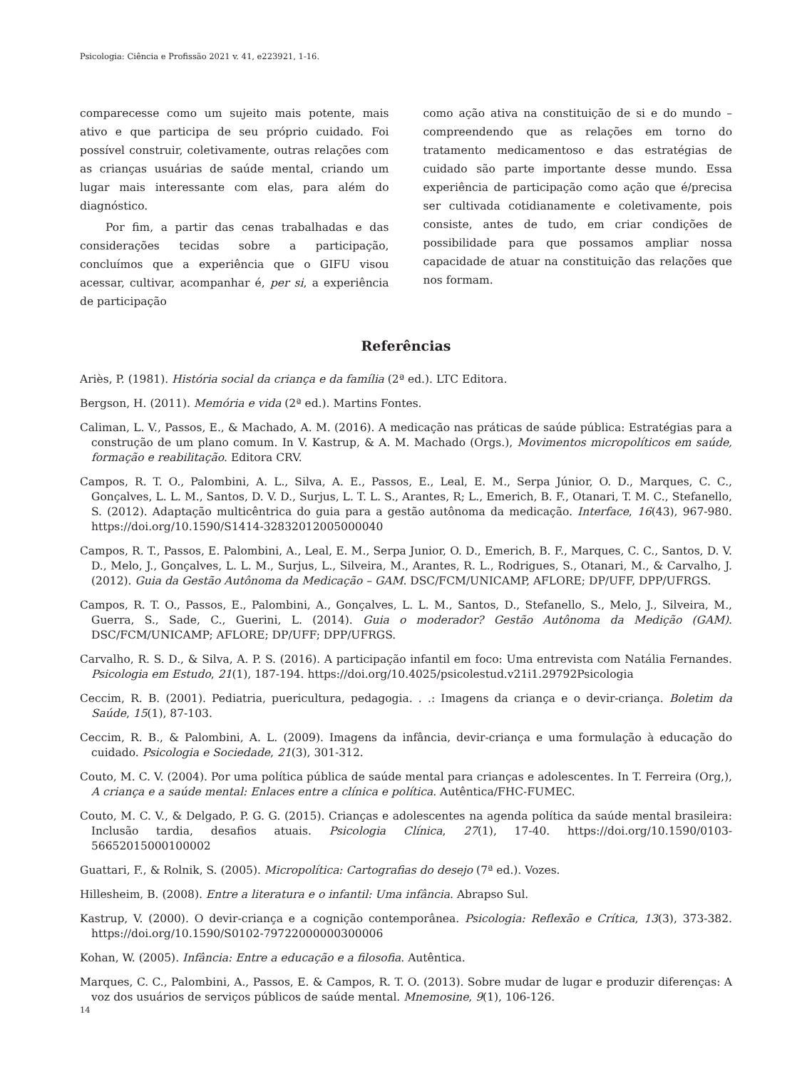Psicologia: Ciência e Profissão 2021 v. 41, e223921, 1-16.
comparecesse como um sujeito mais potente, mais ativo e que participa de seu próprio cuidado. Foi possível construir, coletivamente, outras relações com as crianças usuárias de saúde mental, criando um lugar mais interessante com elas, para além do diagnóstico.
Por fim, a partir das cenas trabalhadas e das considerações tecidas sobre a participação, concluímos que a experiência que o GIFU visou acessar, cultivar, acompanhar é, per si, a experiência de participação
como ação ativa na constituição de si e do mundo – compreendendo que as relações em torno do tratamento medicamentoso e das estratégias de cuidado são parte importante desse mundo. Essa experiência de participação como ação que é/precisa ser cultivada cotidianamente e coletivamente, pois consiste, antes de tudo, em criar condições de possibilidade para que possamos ampliar nossa capacidade de atuar na constituição das relações que nos formam.
Referências
Ariès, P. (1981). História social da criança e da família (2ª ed.). LTC Editora.
Bergson, H. (2011). Memória e vida (2ª ed.). Martins Fontes.
Caliman, L. V., Passos, E., & Machado, A. M. (2016). A medicação nas práticas de saúde pública: Estratégias para a construção de um plano comum. In V. Kastrup, & A. M. Machado (Orgs.), Movimentos micropolíticos em saúde, formação e reabilitação. Editora CRV.
Campos, R. T. O., Palombini, A. L., Silva, A. E., Passos, E., Leal, E. M., Serpa Júnior, O. D., Marques, C. C., Gonçalves, L. L. M., Santos, D. V. D., Surjus, L. T. L. S., Arantes, R; L., Emerich, B. F., Otanari, T. M. C., Stefanello, S. (2012). Adaptação multicêntrica do guia para a gestão autônoma da medicação. Interface, 16(43), 967-980. https://doi.org/10.1590/S1414-32832012005000040
Campos, R. T., Passos, E. Palombini, A., Leal, E. M., Serpa Junior, O. D., Emerich, B. F., Marques, C. C., Santos, D. V. D., Melo, J., Gonçalves, L. L. M., Surjus, L., Silveira, M., Arantes, R. L., Rodrigues, S., Otanari, M., & Carvalho, J. (2012). Guia da Gestão Autônoma da Medicação – GAM. DSC/FCM/UNICAMP, AFLORE; DP/UFF, DPP/UFRGS.
Campos, R. T. O., Passos, E., Palombini, A., Gonçalves, L. L. M., Santos, D., Stefanello, S., Melo, J., Silveira, M., Guerra, S., Sade, C., Guerini, L. (2014). Guia o moderador? Gestão Autônoma da Medição (GAM). DSC/FCM/UNICAMP; AFLORE; DP/UFF; DPP/UFRGS.
Carvalho, R. S. D., & Silva, A. P. S. (2016). A participação infantil em foco: Uma entrevista com Natália Fernandes. Psicologia em Estudo, 21(1), 187-194. https://doi.org/10.4025/psicolestud.v21i1.29792Psicologia
Ceccim, R. B. (2001). Pediatria, puericultura, pedagogia. . .: Imagens da criança e o devir-criança. Boletim da Saúde, 15(1), 87-103.
Ceccim, R. B., & Palombini, A. L. (2009). Imagens da infância, devir-criança e uma formulação à educação do cuidado. Psicologia e Sociedade, 21(3), 301-312.
Couto, M. C. V. (2004). Por uma política pública de saúde mental para crianças e adolescentes. In T. Ferreira (Org,), A criança e a saúde mental: Enlaces entre a clínica e política. Autêntica/FHC-FUMEC.
Couto, M. C. V., & Delgado, P. G. G. (2015). Crianças e adolescentes na agenda política da saúde mental brasileira: Inclusão tardia, desafios atuais. Psicologia Clínica, 27(1), 17-40. https://doi.org/10.1590/0103-56652015000100002
Guattari, F., & Rolnik, S. (2005). Micropolítica: Cartografias do desejo (7ª ed.). Vozes.
Hillesheim, B. (2008). Entre a literatura e o infantil: Uma infância. Abrapso Sul.
Kastrup, V. (2000). O devir-criança e a cognição contemporânea. Psicologia: Reflexão e Crítica, 13(3), 373-382. https://doi.org/10.1590/S0102-79722000000300006
Kohan, W. (2005). Infância: Entre a educação e a filosofia. Autêntica.
Marques, C. C., Palombini, A., Passos, E. & Campos, R. T. O. (2013). Sobre mudar de lugar e produzir diferenças: A voz dos usuários de serviços públicos de saúde mental. Mnemosine, 9(1), 106-126.
14